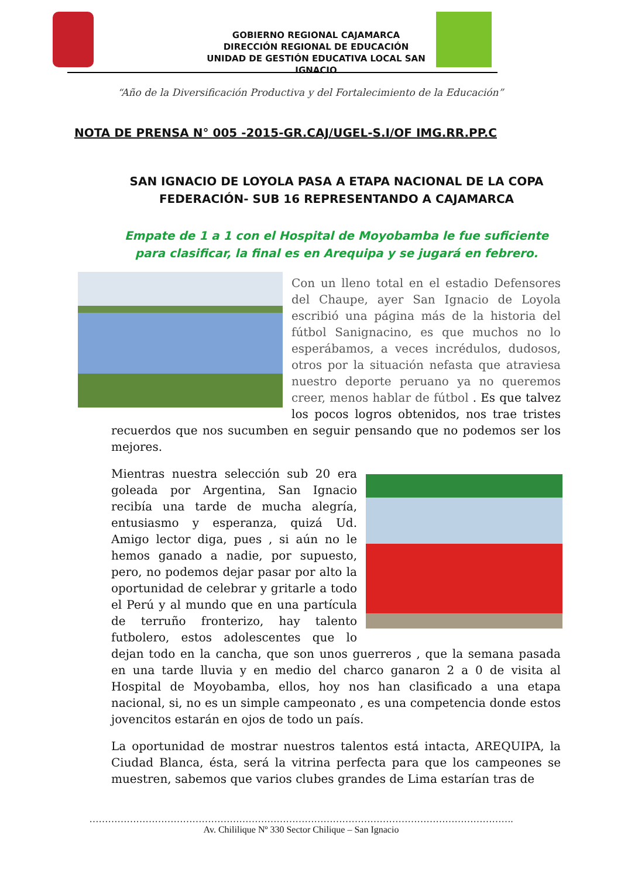GOBIERNO REGIONAL CAJAMARCA
DIRECCIÓN REGIONAL DE EDUCACIÓN
UNIDAD DE GESTIÓN EDUCATIVA LOCAL SAN IGNACIO
“Año de la Diversificación Productiva y del Fortalecimiento de la Educación”
NOTA DE PRENSA N° 005 -2015-GR.CAJ/UGEL-S.I/OF IMG.RR.PP.C
SAN IGNACIO DE LOYOLA PASA A ETAPA NACIONAL DE LA COPA FEDERACIÓN- SUB 16 REPRESENTANDO A CAJAMARCA
Empate de 1 a 1 con el Hospital de Moyobamba le fue suficiente para clasificar, la final es en Arequipa y se jugará en febrero.
Con un lleno total en el estadio Defensores del Chaupe, ayer San Ignacio de Loyola escribió una página más de la historia del fútbol Sanignacino, es que muchos no lo esperábamos, a veces incrédulos, dudosos, otros por la situación nefasta que atraviesa nuestro deporte peruano ya no queremos creer, menos hablar de fútbol . Es que talvez los pocos logros obtenidos, nos trae tristes recuerdos que nos sucumben en seguir pensando que no podemos ser los mejores.
Mientras nuestra selección sub 20 era goleada por Argentina, San Ignacio recibía una tarde de mucha alegría, entusiasmo y esperanza, quizá Ud. Amigo lector diga, pues , si aún no le hemos ganado a nadie, por supuesto, pero, no podemos dejar pasar por alto la oportunidad de celebrar y gritarle a todo el Perú y al mundo que en una partícula de terruño fronterizo, hay talento futbolero, estos adolescentes que lo dejan todo en la cancha, que son unos guerreros , que la semana pasada en una tarde lluvia y en medio del charco ganaron 2 a 0 de visita al Hospital de Moyobamba, ellos, hoy nos han clasificado a una etapa nacional, si, no es un simple campeonato , es una competencia donde estos jovencitos estarán en ojos de todo un país.
La oportunidad de mostrar nuestros talentos está intacta, AREQUIPA, la Ciudad Blanca, ésta, será la vitrina perfecta para que los campeones se muestren, sabemos que varios clubes grandes de Lima estarían tras de
……………………………………………………………………………………………………………………….
Av. Chililique Nº 330 Sector Chilique – San Ignacio